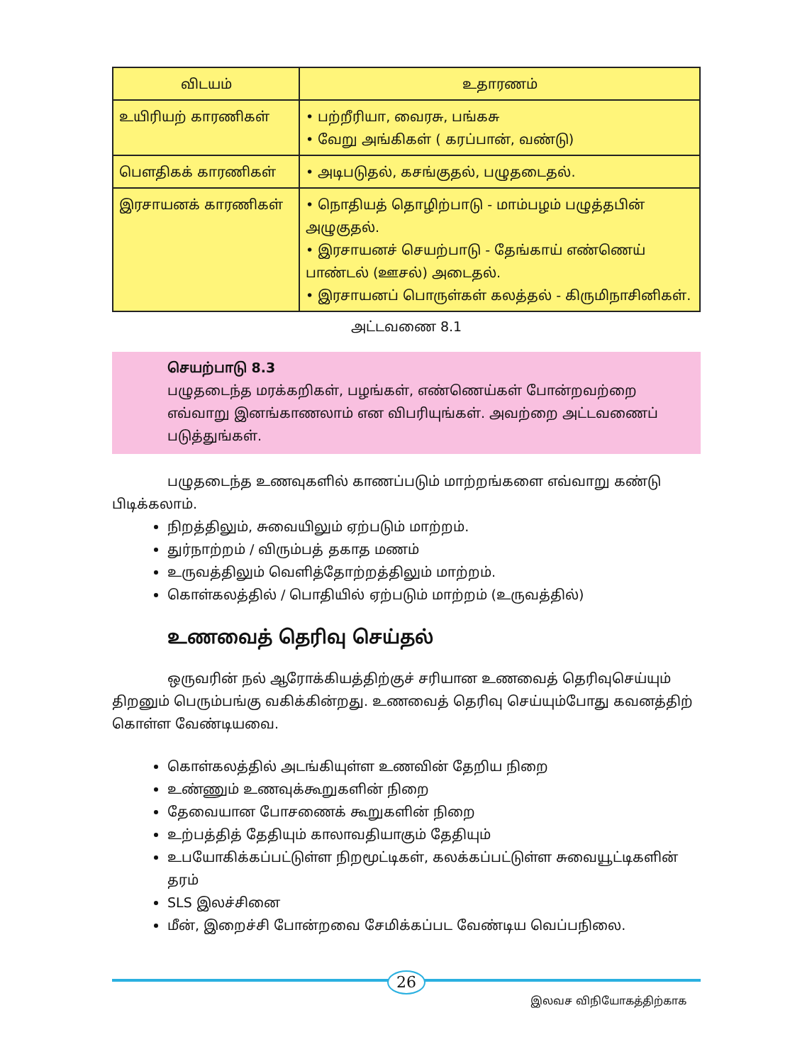| விடயம் | உதாரணம் |
| --- | --- |
| உயிரியற் காரணிகள் | • பற்றீரியா, வைரசு, பங்கசு • வேறு அங்கிகள் ( கரப்பான், வண்டு) |
| பௌதிகக் காரணிகள் | • அடிபடுதல், கசங்குதல், பழுதடைதல். |
| இரசாயனக் காரணிகள் | • நொதியத் தொழிற்பாடு - மாம்பழம் பழுத்தபின் அழுகுதல். • இரசாயனச் செயற்பாடு - தேங்காய் எண்ணெய் பாண்டல் (ஊசல்) அடைதல். • இரசாயனப் பொருள்கள் கலத்தல் - கிருமிநாசினிகள். |
அட்டவணை 8.1
செயற்பாடு 8.3
பழுதடைந்த மரக்கறிகள், பழங்கள், எண்ணெய்கள் போன்றவற்றை எவ்வாறு இனங்காணலாம் என விபரியுங்கள். அவற்றை அட்டவணைப் படுத்துங்கள்.
பழுதடைந்த உணவுகளில் காணப்படும் மாற்றங்களை எவ்வாறு கண்டு பிடிக்கலாம்.
நிறத்திலும், சுவையிலும் ஏற்படும் மாற்றம்.
துர்நாற்றம் / விரும்பத் தகாத மணம்
உருவத்திலும் வெளித்தோற்றத்திலும் மாற்றம்.
கொள்கலத்தில் / பொதியில் ஏற்படும் மாற்றம் (உருவத்தில்)
உணவைத் தெரிவு செய்தல்
ஒருவரின் நல் ஆரோக்கியத்திற்குச் சரியான உணவைத் தெரிவுசெய்யும் திறனும் பெரும்பங்கு வகிக்கின்றது. உணவைத் தெரிவு செய்யும்போது கவனத்திற் கொள்ள வேண்டியவை.
கொள்கலத்தில் அடங்கியுள்ள உணவின் தேறிய நிறை
உண்ணும் உணவுக்கூறுகளின் நிறை
தேவையான போசணைக் கூறுகளின் நிறை
உற்பத்தித் தேதியும் காலாவதியாகும் தேதியும்
உபயோகிக்கப்பட்டுள்ள நிறமூட்டிகள், கலக்கப்பட்டுள்ள சுவையூட்டிகளின் தரம்
SLS இலச்சினை
மீன், இறைச்சி போன்றவை சேமிக்கப்பட வேண்டிய வெப்பநிலை.
26
இலவச விநியோகத்திற்காக